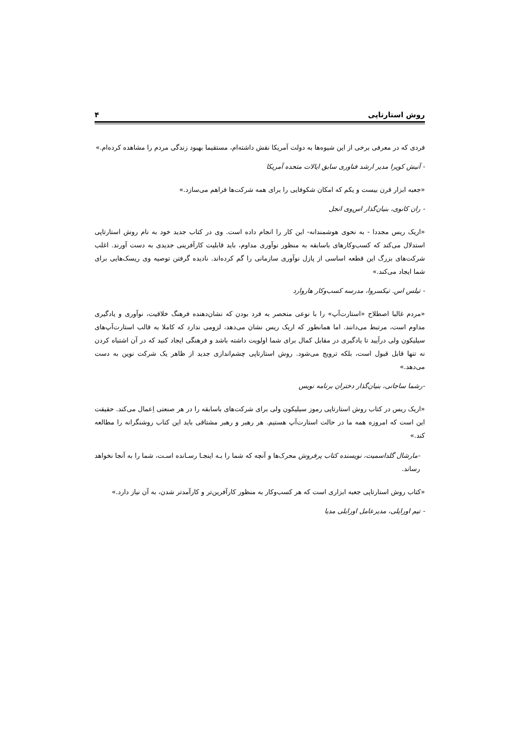روش استارتاپی ۴
فردی که در معرفی برخی از این شیوه‌ها به دولت آمریکا نقش داشته‌ام، مستقیما بهبود زندگی مردم را مشاهده کرده‌ام.»
- آنیش کوپرا مدیر ارشد فناوری سابق ایالات متحده آمریکا
«جعبه ابزار قرن بیست و یکم که امکان شکوفایی را برای همه شرکت‌ها فراهم می‌سازد.»
- ران کانوی، بنیان‌گذار اس‌وی انجل
«اریک ریس مجددا - به نحوی هوشمندانه- این کار را انجام داده است. وی در کتاب جدید خود به نام روش استارتاپی استدلال می‌کند که کسب‌وکارهای باسابقه به منظور نوآوری مداوم، باید قابلیت کارآفرینی جدیدی به دست آورند. اغلب شرکت‌های بزرگ این قطعه اساسی از پازل نوآوری سازمانی را گم کرده‌اند. نادیده گرفتن توصیه وی ریسک‌هایی برای شما ایجاد می‌کند.»
- تیلس اس. تیکسروا، مدرسه کسب‌وکار هاروارد
«مردم غالبا اصطلاح «استارت‌آپ» را با نوعی منحصر به فرد بودن که نشان‌دهنده فرهنگ خلاقیت، نوآوری و یادگیری مداوم است، مرتبط می‌دانند. اما همانطور که اریک ریس نشان می‌دهد، لزومی ندارد که کاملا به قالب استارت‌آپ‌های سیلیکون ولی درآیید تا یادگیری در مقابل کمال برای شما اولویت داشته باشد و فرهنگی ایجاد کنید که در آن اشتباه کردن نه تنها قابل قبول است، بلکه ترویج می‌شود. روش استارتاپی چشم‌اندازی جدید از ظاهر یک شرکت نوین به دست می‌دهد.»
-رشما ساجانی، بنیان‌گذار دختران برنامه نویس
«اریک ریس در کتاب روش استارتاپی رموز سیلیکون ولی برای شرکت‌های باسابقه را در هر صنعتی اِعمال می‌کند. حقیقت این است که امروزه همه ما در حالت استارت‌آپ هستیم. هر رهبر و رهبر مشتاقی باید این کتاب روشنگرانه را مطالعه کند.»
-مارشال گلداسمیت، نویسنده کتاب پرفروش محرک‌ها و آنچه که شما را بـه اینجـا رسـانده اسـت، شما را به آنجا نخواهد رساند.
«کتاب روش استارتاپی جعبه ابزاری است که هر کسب‌وکار به منظور کارآفرین‌تر و کارآمدتر شدن، به آن نیاز دارد.»
- تیم اورایلی، مدیرعامل اورایلی مدیا